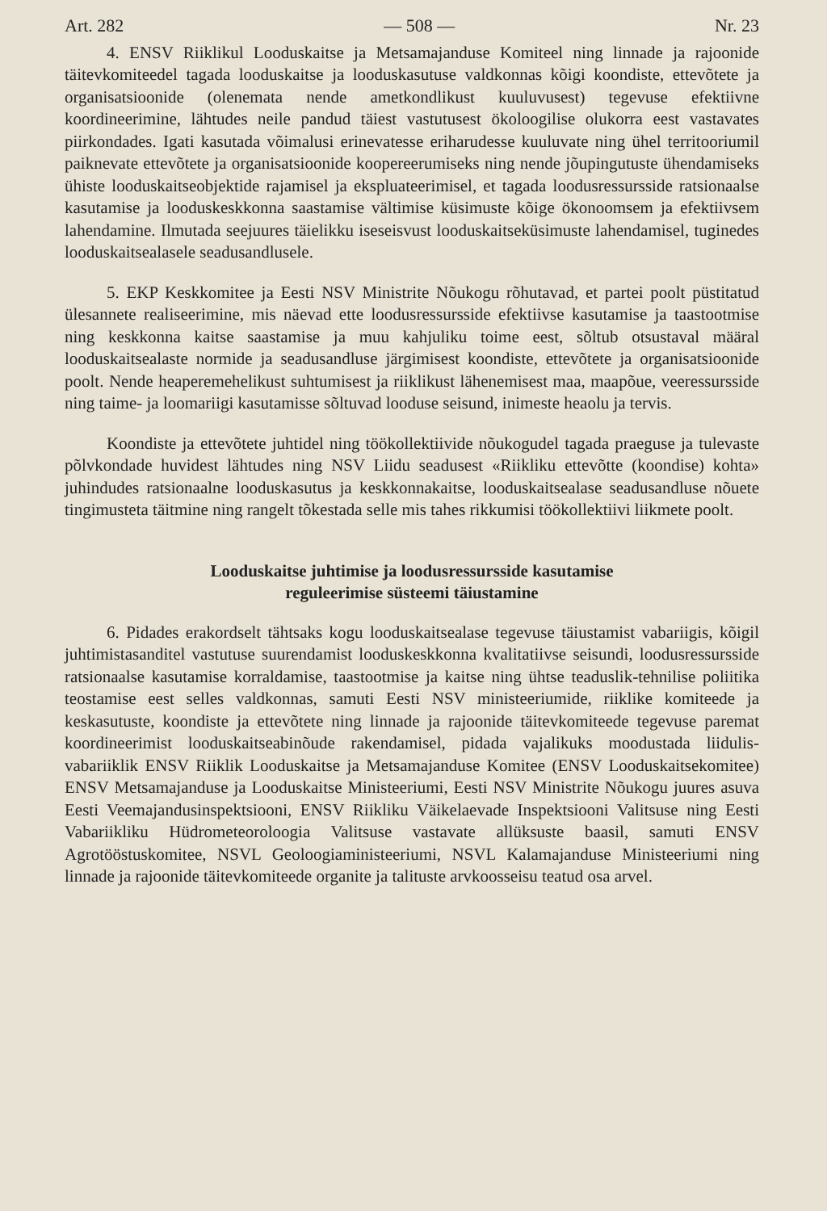Art. 282 — 508 — Nr. 23
4. ENSV Riiklikul Looduskaitse ja Metsamajanduse Komiteel ning linnade ja rajoonide täitevkomiteedel tagada looduskaitse ja looduskasutuse valdkonnas kõigi koondiste, ettevõtete ja organisatsioonide (olenemata nende ametkondlikust kuuluvusest) tegevuse efektiivne koordineerimine, lähtudes neile pandud täiest vastutusest ökoloogilise olukorra eest vastavates piirkondades. Igati kasutada võimalusi erinevatesse eriharudesse kuuluvate ning ühel territooriumil paiknevate ettevõtete ja organisatsioonide koopereerumiseks ning nende jõupingutuste ühendamiseks ühiste looduskaitseobjektide rajamisel ja ekspluateerimisel, et tagada loodusressursside ratsionaalse kasutamise ja looduskeskkonna saastamise vältimise küsimuste kõige ökonoomsem ja efektiivsem lahendamine. Ilmutada seejuures täielikku iseseisvust looduskaitseküsimuste lahendamisel, tuginedes looduskaitsealasele seadusandlusele.
5. EKP Keskkomitee ja Eesti NSV Ministrite Nõukogu rõhutavad, et partei poolt püstitatud ülesannete realiseerimine, mis näevad ette loodusressursside efektiivse kasutamise ja taastootmise ning keskkonna kaitse saastamise ja muu kahjuliku toime eest, sõltub otsustaval määral looduskaitsealaste normide ja seadusandluse järgimisest koondiste, ettevõtete ja organisatsioonide poolt. Nende heaperemehelikust suhtumisest ja riiklikust lähenemisest maa, maapõue, veeressursside ning taime- ja loomariigi kasutamisse sõltuvad looduse seisund, inimeste heaolu ja tervis.
Koondiste ja ettevõtete juhtidel ning töökollektiivide nõukogudel tagada praeguse ja tulevaste põlvkondade huvidest lähtudes ning NSV Liidu seadusest «Riikliku ettevõtte (koondise) kohta» juhindudes ratsionaalne looduskasutus ja keskkonnakaitse, looduskaitsealase seadusandluse nõuete tingimusteta täitmine ning rangelt tõkestada selle mis tahes rikkumisi töökollektiivi liikmete poolt.
Looduskaitse juhtimise ja loodusressursside kasutamise
reguleerimise süsteemi täiustamine
6. Pidades erakordselt tähtsaks kogu looduskaitsealase tegevuse täiustamist vabariigis, kõigil juhtimistasanditel vastutuse suurendamist looduskeskkonna kvalitatiivse seisundi, loodusressursside ratsionaalse kasutamise korraldamise, taastootmise ja kaitse ning ühtse teaduslik-tehnilise poliitika teostamise eest selles valdkonnas, samuti Eesti NSV ministeeriumide, riiklike komiteede ja keskasutuste, koondiste ja ettevõtete ning linnade ja rajoonide täitevkomiteede tegevuse paremat koordineerimist looduskaitseabinõude rakendamisel, pidada vajalikuks moodustada liidulis-vabariiklik ENSV Riiklik Looduskaitse ja Metsamajanduse Komitee (ENSV Looduskaitsekomitee) ENSV Metsamajanduse ja Looduskaitse Ministeeriumi, Eesti NSV Ministrite Nõukogu juures asuva Eesti Veemajandusinspektsiooni, ENSV Riikliku Väikelaevade Inspektsiooni Valitsuse ning Eesti Vabariikliku Hüdrometeoroloogia Valitsuse vastavate allüksuste baasil, samuti ENSV Agrotööstuskomitee, NSVL Geoloogiaministeeriumi, NSVL Kalamajanduse Ministeeriumi ning linnade ja rajoonide täitevkomiteede organite ja talituste arvkoosseisu teatud osa arvel.